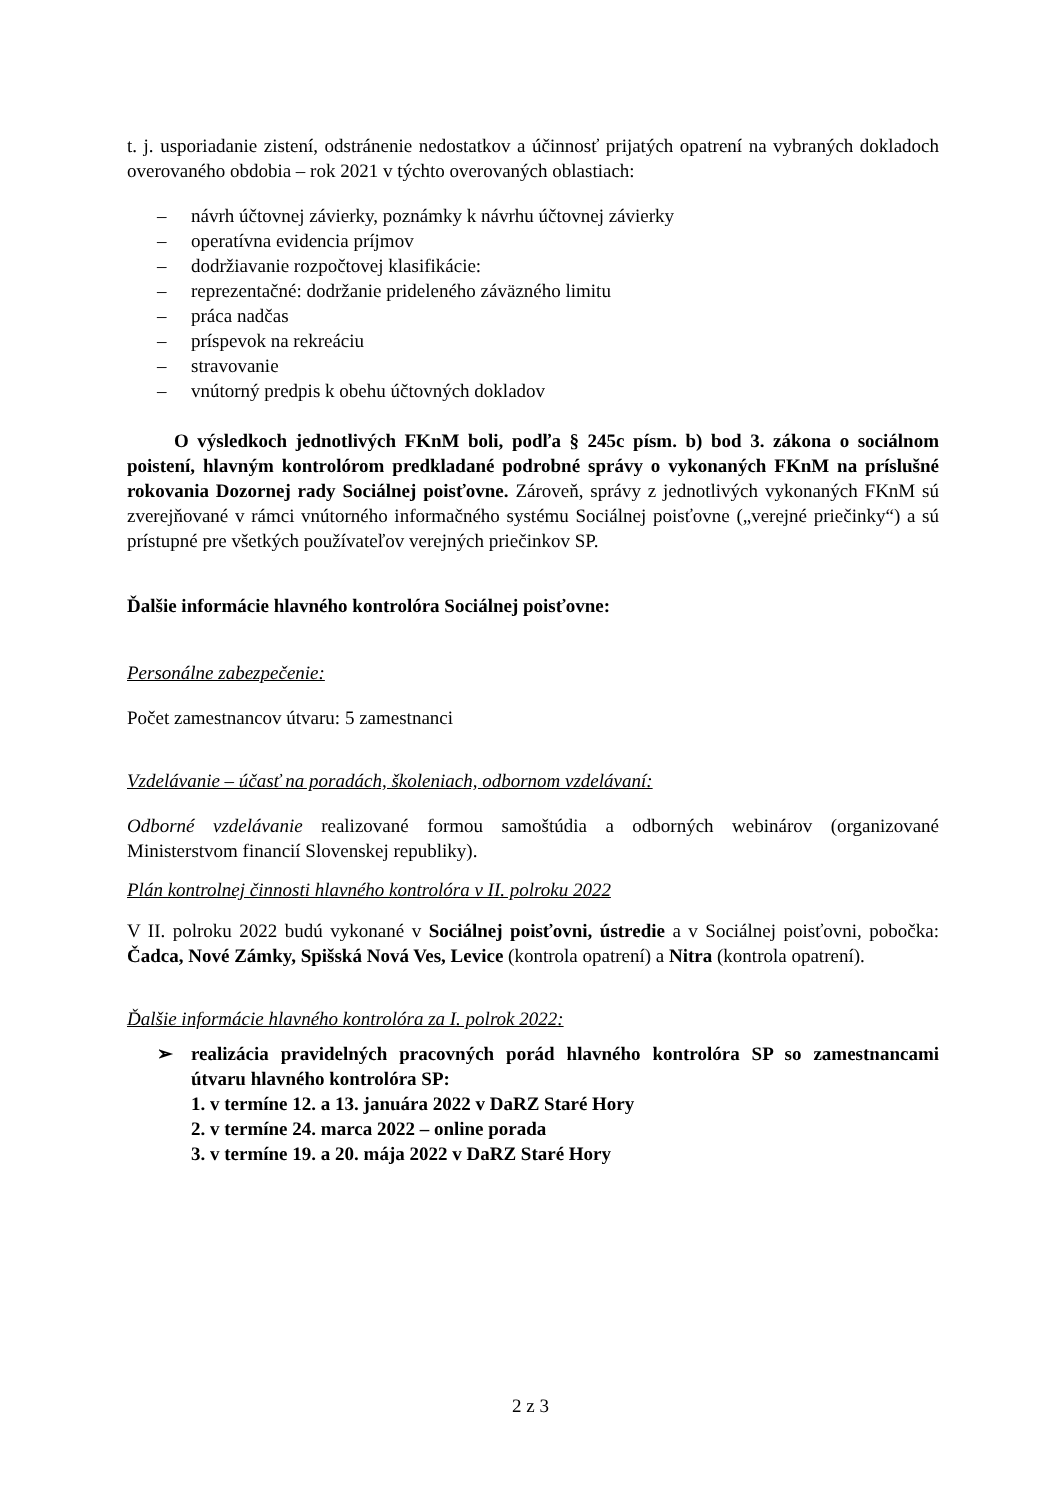t. j. usporiadanie zistení, odstránenie nedostatkov a účinnosť prijatých opatrení na vybraných dokladoch overovaného obdobia – rok 2021 v týchto overovaných oblastiach:
– návrh účtovnej závierky, poznámky k návrhu účtovnej závierky
– operatívna evidencia príjmov
– dodržiavanie rozpočtovej klasifikácie:
– reprezentačné: dodržanie prideleného záväzného limitu
– práca nadčas
– príspevok na rekreáciu
– stravovanie
– vnútorný predpis k obehu účtovných dokladov
O výsledkoch jednotlivých FKnM boli, podľa § 245c písm. b) bod 3. zákona o sociálnom poistení, hlavným kontrolórom predkladané podrobné správy o vykonaných FKnM na príslušné rokovania Dozornej rady Sociálnej poisťovne. Zároveň, správy z jednotlivých vykonaných FKnM sú zverejňované v rámci vnútorného informačného systému Sociálnej poisťovne („verejné priečinky“) a sú prístupné pre všetkých používateľov verejných priečinkov SP.
Ďalšie informácie hlavného kontrolóra Sociálnej poisťovne:
Personálne zabezpečenie:
Počet zamestnancov útvaru: 5 zamestnanci
Vzdelávanie – účasť na poradách, školeniach, odbornom vzdelávaní:
Odborné vzdelávanie realizované formou samoštúdia a odborných webinárov (organizované Ministerstvom financií Slovenskej republiky).
Plán kontrolnej činnosti hlavného kontrolóra v II. polroku 2022
V II. polroku 2022 budú vykonané v Sociálnej poisťovni, ústredie a v Sociálnej poisťovni, pobočka: Čadca, Nové Zámky, Spišská Nová Ves, Levice (kontrola opatrení) a Nitra (kontrola opatrení).
Ďalšie informácie hlavného kontrolóra za I. polrok 2022:
➢ realizácia pravidelných pracovných porád hlavného kontrolóra SP so zamestnancami útvaru hlavného kontrolóra SP:
1. v termíne 12. a 13. januára 2022 v DaRZ Staré Hory
2. v termíne 24. marca 2022 – online porada
3. v termíne 19. a 20. mája 2022 v DaRZ Staré Hory
2 z 3